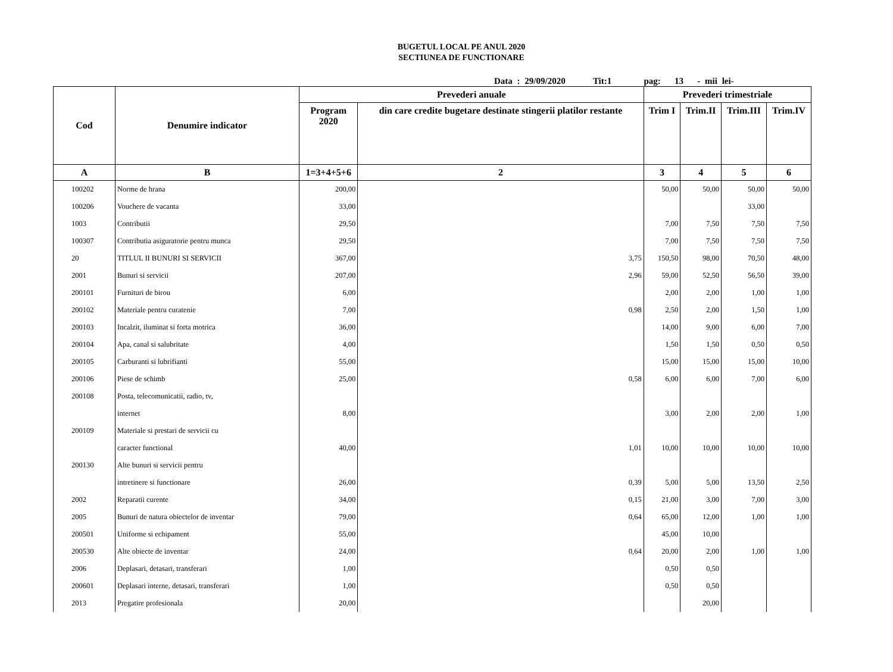BUGETUL LOCAL PE ANUL 2020
SECTIUNEA DE FUNCTIONARE
Data : 29/09/2020 Tit:1 pag: 13 - mii lei-
| Cod | Denumire indicator | Prevederi anuale | | Prevederi trimestriale | | | |
| --- | --- | --- | --- | --- | --- | --- | --- |
| | | Program 2020 | din care credite bugetare destinate stingerii platilor restante | Trim I | Trim.II | Trim.III | Trim.IV |
| A | B | 1=3+4+5+6 | 2 | 3 | 4 | 5 | 6 |
| 100202 | Norme de hrana | 200,00 | | 50,00 | 50,00 | 50,00 | 50,00 |
| 100206 | Vouchere de vacanta | 33,00 | | | | 33,00 | |
| 1003 | Contributii | 29,50 | | 7,00 | 7,50 | 7,50 | 7,50 |
| 100307 | Contributia asiguratorie pentru munca | 29,50 | | 7,00 | 7,50 | 7,50 | 7,50 |
| 20 | TITLUL II BUNURI SI SERVICII | 367,00 | 3,75 | 150,50 | 98,00 | 70,50 | 48,00 |
| 2001 | Bunuri si servicii | 207,00 | 2,96 | 59,00 | 52,50 | 56,50 | 39,00 |
| 200101 | Furnituri de birou | 6,00 | | 2,00 | 2,00 | 1,00 | 1,00 |
| 200102 | Materiale pentru curatenie | 7,00 | 0,98 | 2,50 | 2,00 | 1,50 | 1,00 |
| 200103 | Incalzit, iluminat si forta motrica | 36,00 | | 14,00 | 9,00 | 6,00 | 7,00 |
| 200104 | Apa, canal si salubritate | 4,00 | | 1,50 | 1,50 | 0,50 | 0,50 |
| 200105 | Carburanti si lubrifianti | 55,00 | | 15,00 | 15,00 | 15,00 | 10,00 |
| 200106 | Piese de schimb | 25,00 | 0,58 | 6,00 | 6,00 | 7,00 | 6,00 |
| 200108 | Posta, telecomunicatii, radio, tv, | | | | | | |
| | internet | 8,00 | | 3,00 | 2,00 | 2,00 | 1,00 |
| 200109 | Materiale si prestari de servicii cu | | | | | | |
| | caracter functional | 40,00 | 1,01 | 10,00 | 10,00 | 10,00 | 10,00 |
| 200130 | Alte bunuri si servicii pentru | | | | | | |
| | intretinere si functionare | 26,00 | 0,39 | 5,00 | 5,00 | 13,50 | 2,50 |
| 2002 | Reparatii curente | 34,00 | 0,15 | 21,00 | 3,00 | 7,00 | 3,00 |
| 2005 | Bunuri de natura obiectelor de inventar | 79,00 | 0,64 | 65,00 | 12,00 | 1,00 | 1,00 |
| 200501 | Uniforme si echipament | 55,00 | | 45,00 | 10,00 | | |
| 200530 | Alte obiecte de inventar | 24,00 | 0,64 | 20,00 | 2,00 | 1,00 | 1,00 |
| 2006 | Deplasari, detasari, transferari | 1,00 | | 0,50 | 0,50 | | |
| 200601 | Deplasari interne, detasari, transferari | 1,00 | | 0,50 | 0,50 | | |
| 2013 | Pregatire profesionala | 20,00 | | | 20,00 | | |